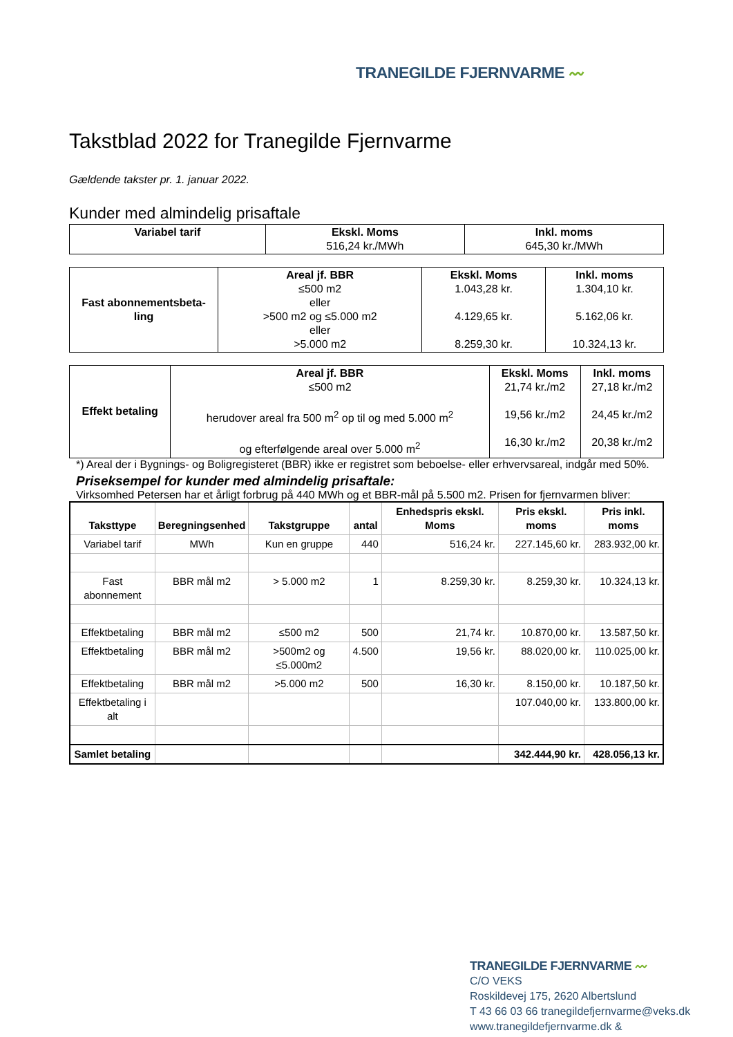TRANEGILDE FJERNVARME 〰
Takstblad 2022 for Tranegilde Fjernvarme
Gældende takster pr. 1. januar 2022.
Kunder med almindelig prisaftale
| Variabel tarif | Ekskl. Moms 516,24 kr./MWh | Inkl. moms 645,30 kr./MWh |
| Fast abonnementsbeta- ling | Areal jf. BBR ≤500 m2 eller >500 m2 og ≤5.000 m2 eller >5.000 m2 | Ekskl. Moms 1.043,28 kr. 4.129,65 kr. 8.259,30 kr. | Inkl. moms 1.304,10 kr. 5.162,06 kr. 10.324,13 kr. |
| Effekt betaling | Areal jf. BBR ≤500 m2 herudover areal fra 500 m<sup>2</sup> op til og med 5.000 m<sup>2</sup> og efterfølgende areal over 5.000 m<sup>2</sup> | Ekskl. Moms 21,74 kr./m2 19,56 kr./m2 16,30 kr./m2 | Inkl. moms 27,18 kr./m2 24,45 kr./m2 20,38 kr./m2 |
*) Areal der i Bygnings- og Boligregisteret (BBR) ikke er registret som beboelse- eller erhvervsareal, indgår med 50%.
Priseksempel for kunder med almindelig prisaftale:
Virksomhed Petersen har et årligt forbrug på 440 MWh og et BBR-mål på 5.500 m2. Prisen for fjernvarmen bliver:
| Taksttype | Beregningsenhed | Takstgruppe | antal | Enhedspris ekskl. Moms | Pris ekskl. moms | Pris inkl. moms |
| --- | --- | --- | --- | --- | --- | --- |
| Variabel tarif | MWh | Kun en gruppe | 440 | 516,24 kr. | 227.145,60 kr. | 283.932,00 kr. |
| Fast abonnement | BBR mål m2 | > 5.000 m2 | 1 | 8.259,30 kr. | 8.259,30 kr. | 10.324,13 kr. |
| Effektbetaling | BBR mål m2 | ≤500 m2 | 500 | 21,74 kr. | 10.870,00 kr. | 13.587,50 kr. |
| Effektbetaling | BBR mål m2 | >500m2 og ≤5.000m2 | 4.500 | 19,56 kr. | 88.020,00 kr. | 110.025,00 kr. |
| Effektbetaling | BBR mål m2 | >5.000 m2 | 500 | 16,30 kr. | 8.150,00 kr. | 10.187,50 kr. |
| Effektbetaling i alt | | | | | 107.040,00 kr. | 133.800,00 kr. |
| Samlet betaling | | | | | 342.444,90 kr. | 428.056,13 kr. |
TRANEGILDE FJERNVARME 〰
C/O VEKS
Roskildevej 175, 2620 Albertslund
T 43 66 03 66 tranegildefjernvarme@veks.dk
www.tranegildefjernvarme.dk &